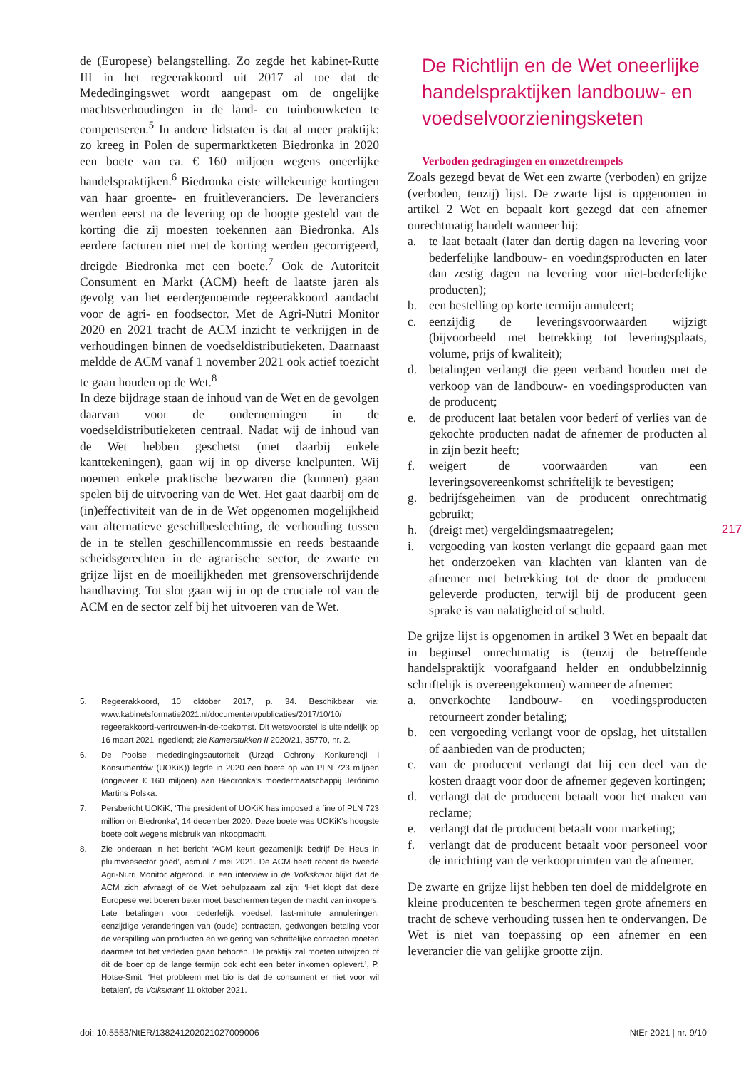de (Europese) belangstelling. Zo zegde het kabinet-Rutte III in het regeerakkoord uit 2017 al toe dat de Mededingingswet wordt aangepast om de ongelijke machtsverhoudingen in de land- en tuinbouwketen te compenseren.<sup>5</sup> In andere lidstaten is dat al meer praktijk: zo kreeg in Polen de supermarktketen Biedronka in 2020 een boete van ca. € 160 miljoen wegens oneerlijke handelspraktijken.<sup>6</sup> Biedronka eiste willekeurige kortingen van haar groente- en fruitleveranciers. De leveranciers werden eerst na de levering op de hoogte gesteld van de korting die zij moesten toekennen aan Biedronka. Als eerdere facturen niet met de korting werden gecorrigeerd, dreigde Biedronka met een boete.<sup>7</sup> Ook de Autoriteit Consument en Markt (ACM) heeft de laatste jaren als gevolg van het eerdergenoemde regeerakkoord aandacht voor de agri- en foodsector. Met de Agri-Nutri Monitor 2020 en 2021 tracht de ACM inzicht te verkrijgen in de verhoudingen binnen de voedseldistributieketen. Daarnaast meldde de ACM vanaf 1 november 2021 ook actief toezicht te gaan houden op de Wet.<sup>8</sup>
In deze bijdrage staan de inhoud van de Wet en de gevolgen daarvan voor de ondernemingen in de voedseldistributieketen centraal. Nadat wij de inhoud van de Wet hebben geschetst (met daarbij enkele kanttekeningen), gaan wij in op diverse knelpunten. Wij noemen enkele praktische bezwaren die (kunnen) gaan spelen bij de uitvoering van de Wet. Het gaat daarbij om de (in)effectiviteit van de in de Wet opgenomen mogelijkheid van alternatieve geschilbeslechting, de verhouding tussen de in te stellen geschillencommissie en reeds bestaande scheidsgerechten in de agrarische sector, de zwarte en grijze lijst en de moeilijkheden met grensoverschrijdende handhaving. Tot slot gaan wij in op de cruciale rol van de ACM en de sector zelf bij het uitvoeren van de Wet.
5. Regeerakkoord, 10 oktober 2017, p. 34. Beschikbaar via: www.kabinetsformatie2021.nl/documenten/publicaties/2017/10/10/ regeerakkoord-vertrouwen-in-de-toekomst. Dit wetsvoorstel is uiteindelijk op 16 maart 2021 ingediend; zie Kamerstukken II 2020/21, 35770, nr. 2.
6. De Poolse mededingingsautoriteit (Urząd Ochrony Konkurencji i Konsumentów (UOKiK)) legde in 2020 een boete op van PLN 723 miljoen (ongeveer € 160 miljoen) aan Biedronka’s moedermaatschappij Jerónimo Martins Polska.
7. Persbericht UOKiK, ‘The president of UOKiK has imposed a fine of PLN 723 million on Biedronka’, 14 december 2020. Deze boete was UOKiK’s hoogste boete ooit wegens misbruik van inkoopmacht.
8. Zie onderaan in het bericht ‘ACM keurt gezamenlijk bedrijf De Heus in pluimveesector goed’, acm.nl 7 mei 2021. De ACM heeft recent de tweede Agri-Nutri Monitor afgerond. In een interview in de Volkskrant blijkt dat de ACM zich afvraagt of de Wet behulpzaam zal zijn: ‘Het klopt dat deze Europese wet boeren beter moet beschermen tegen de macht van inkopers. Late betalingen voor bederfelijk voedsel, last-minute annuleringen, eenzijdige veranderingen van (oude) contracten, gedwongen betaling voor de verspilling van producten en weigering van schriftelijke contacten moeten daarmee tot het verleden gaan behoren. De praktijk zal moeten uitwijzen of dit de boer op de lange termijn ook echt een beter inkomen oplevert.’, P. Hotse-Smit, ‘Het probleem met bio is dat de consument er niet voor wil betalen’, de Volkskrant 11 oktober 2021.
De Richtlijn en de Wet oneerlijke handelspraktijken landbouw- en voedselvoorzieningsketen
Verboden gedragingen en omzetdrempels
Zoals gezegd bevat de Wet een zwarte (verboden) en grijze (verboden, tenzij) lijst. De zwarte lijst is opgenomen in artikel 2 Wet en bepaalt kort gezegd dat een afnemer onrechtmatig handelt wanneer hij:
a. te laat betaalt (later dan dertig dagen na levering voor bederfelijke landbouw- en voedingsproducten en later dan zestig dagen na levering voor niet-bederfelijke producten);
b. een bestelling op korte termijn annuleert;
c. eenzijdig de leveringsvoorwaarden wijzigt (bijvoorbeeld met betrekking tot leveringsplaats, volume, prijs of kwaliteit);
d. betalingen verlangt die geen verband houden met de verkoop van de landbouw- en voedingsproducten van de producent;
e. de producent laat betalen voor bederf of verlies van de gekochte producten nadat de afnemer de producten al in zijn bezit heeft;
f. weigert de voorwaarden van een leveringsovereenkomst schriftelijk te bevestigen;
g. bedrijfsgeheimen van de producent onrechtmatig gebruikt;
h. (dreigt met) vergeldingsmaatregelen;
i. vergoeding van kosten verlangt die gepaard gaan met het onderzoeken van klachten van klanten van de afnemer met betrekking tot de door de producent geleverde producten, terwijl bij de producent geen sprake is van nalatigheid of schuld.
De grijze lijst is opgenomen in artikel 3 Wet en bepaalt dat in beginsel onrechtmatig is (tenzij de betreffende handelspraktijk voorafgaand helder en ondubbelzinnig schriftelijk is overeengekomen) wanneer de afnemer:
a. onverkochte landbouw- en voedingsproducten retourneert zonder betaling;
b. een vergoeding verlangt voor de opslag, het uitstallen of aanbieden van de producten;
c. van de producent verlangt dat hij een deel van de kosten draagt voor door de afnemer gegeven kortingen;
d. verlangt dat de producent betaalt voor het maken van reclame;
e. verlangt dat de producent betaalt voor marketing;
f. verlangt dat de producent betaalt voor personeel voor de inrichting van de verkoopruimten van de afnemer.
De zwarte en grijze lijst hebben ten doel de middelgrote en kleine producenten te beschermen tegen grote afnemers en tracht de scheve verhouding tussen hen te ondervangen. De Wet is niet van toepassing op een afnemer en een leverancier die van gelijke grootte zijn.
217
doi: 10.5553/NtER/138241202021027009006 NtEr 2021 | nr. 9/10